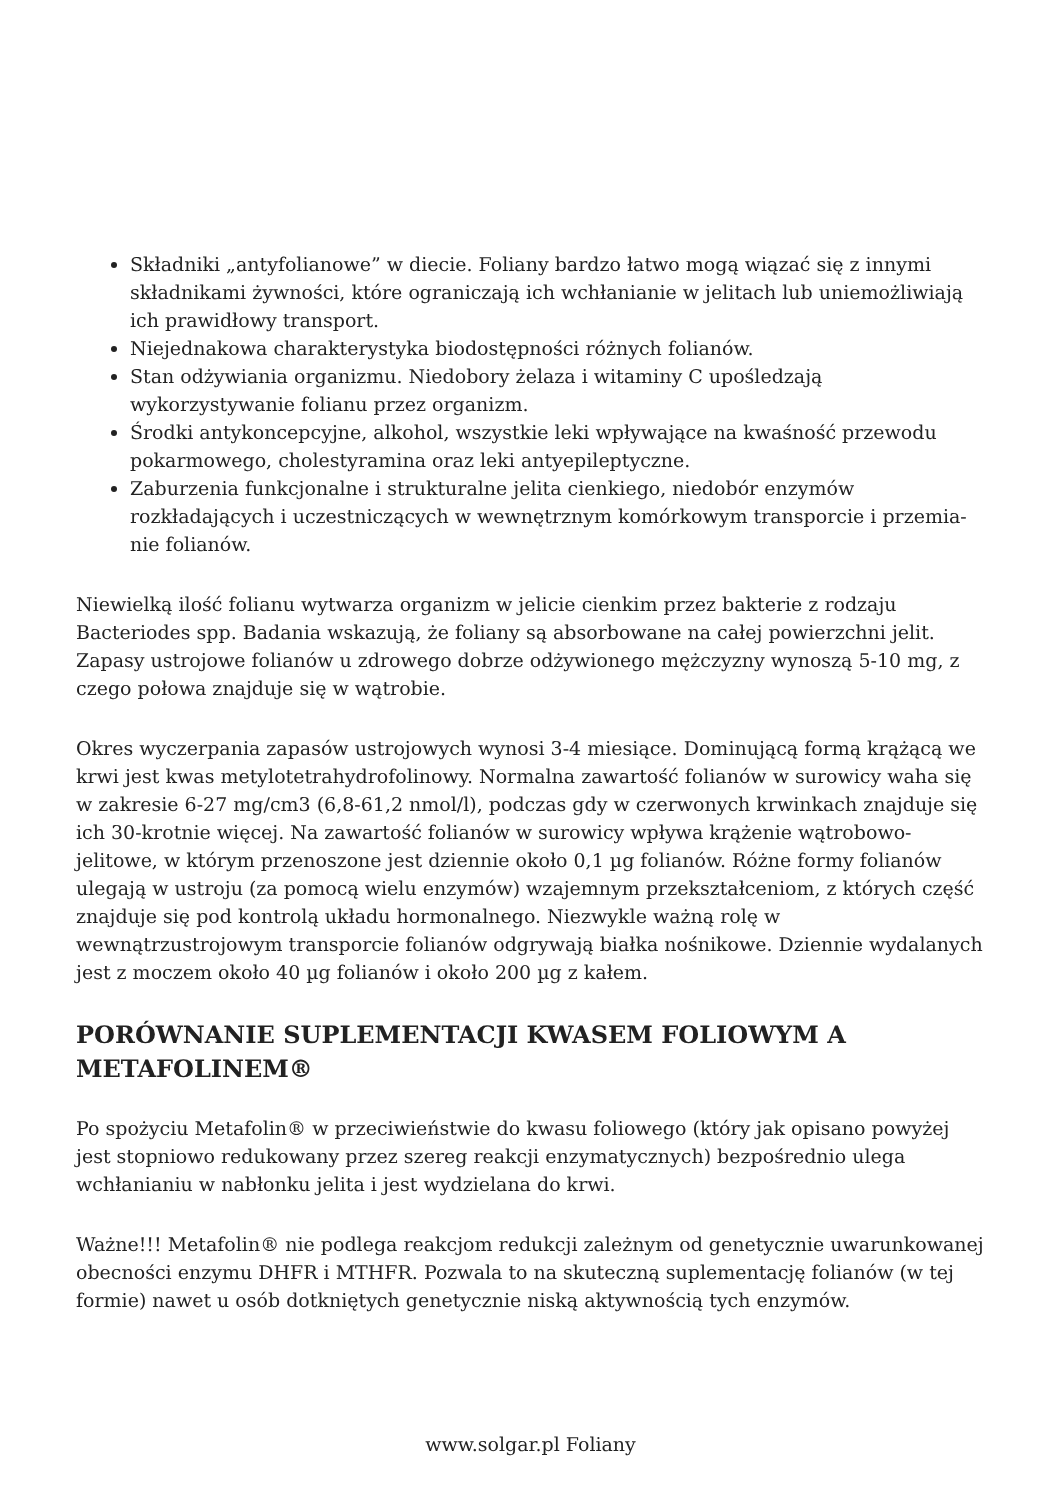Składniki „antyfolianowe” w diecie. Foliany bardzo łatwo mogą wiązać się z innymi składnikami żywności, które ograniczają ich wchłanianie w jelitach lub uniemożliwiają ich prawidłowy transport.
Niejednakowa charakterystyka biodostępności różnych folianów.
Stan odżywiania organizmu. Niedobory żelaza i witaminy C upośledzają wykorzystywanie folianu przez organizm.
Środki antykoncepcyjne, alkohol, wszystkie leki wpływające na kwaśność przewodu pokarmowego, cholestyramina oraz leki antyepileptyczne.
Zaburzenia funkcjonalne i strukturalne jelita cienkiego, niedobór enzymów rozkładających i uczestniczących w wewnętrznym komórkowym transporcie i przemia­nie folianów.
Niewielką ilość folianu wytwarza organizm w jelicie cienkim przez bakterie z rodzaju Bacteriodes spp. Badania wskazują, że foliany są absorbowane na całej powierzchni jelit. Zapasy ustrojowe folianów u zdrowego dobrze odżywionego mężczyzny wynoszą 5-10 mg, z czego połowa znajduje się w wątrobie.
Okres wyczerpania zapasów ustrojowych wynosi 3-4 miesiące. Dominującą formą krążącą we krwi jest kwas metylotetrahydrofolinowy. Normalna zawartość folianów w surowicy waha się w zakresie 6-27 mg/cm3 (6,8-61,2 nmol/l), podczas gdy w czerwonych krwinkach znajduje się ich 30-krotnie więcej. Na zawartość folianów w surowicy wpływa krążenie wątrobowo-jelitowe, w którym przenoszone jest dziennie około 0,1 µg folianów. Różne formy folianów ulegają w ustroju (za pomocą wielu enzymów) wzajemnym przekształceniom, z których część znajduje się pod kontrolą układu hormonalnego. Niezwykle ważną rolę w wewnątrzustrojowym transporcie folianów odgrywają białka nośnikowe. Dziennie wydalanych jest z moczem około 40 µg folianów i około 200 µg z kałem.
PORÓWNANIE SUPLEMENTACJI KWASEM FOLIOWYM A METAFOLINEM®
Po spożyciu Metafolin® w przeciwieństwie do kwasu foliowego (który jak opisano powyżej jest stopniowo redukowany przez szereg reakcji enzymatycznych) bezpośrednio ulega wchłanianiu w nabłonku jelita i jest wydzielana do krwi.
Ważne!!! Metafolin® nie podlega reakcjom redukcji zależnym od genetycznie uwarunkowanej obecności enzymu DHFR i MTHFR. Pozwala to na skuteczną suplementację folianów (w tej formie) nawet u osób dotkniętych genetycznie niską aktywnością tych enzymów.
www.solgar.pl Foliany